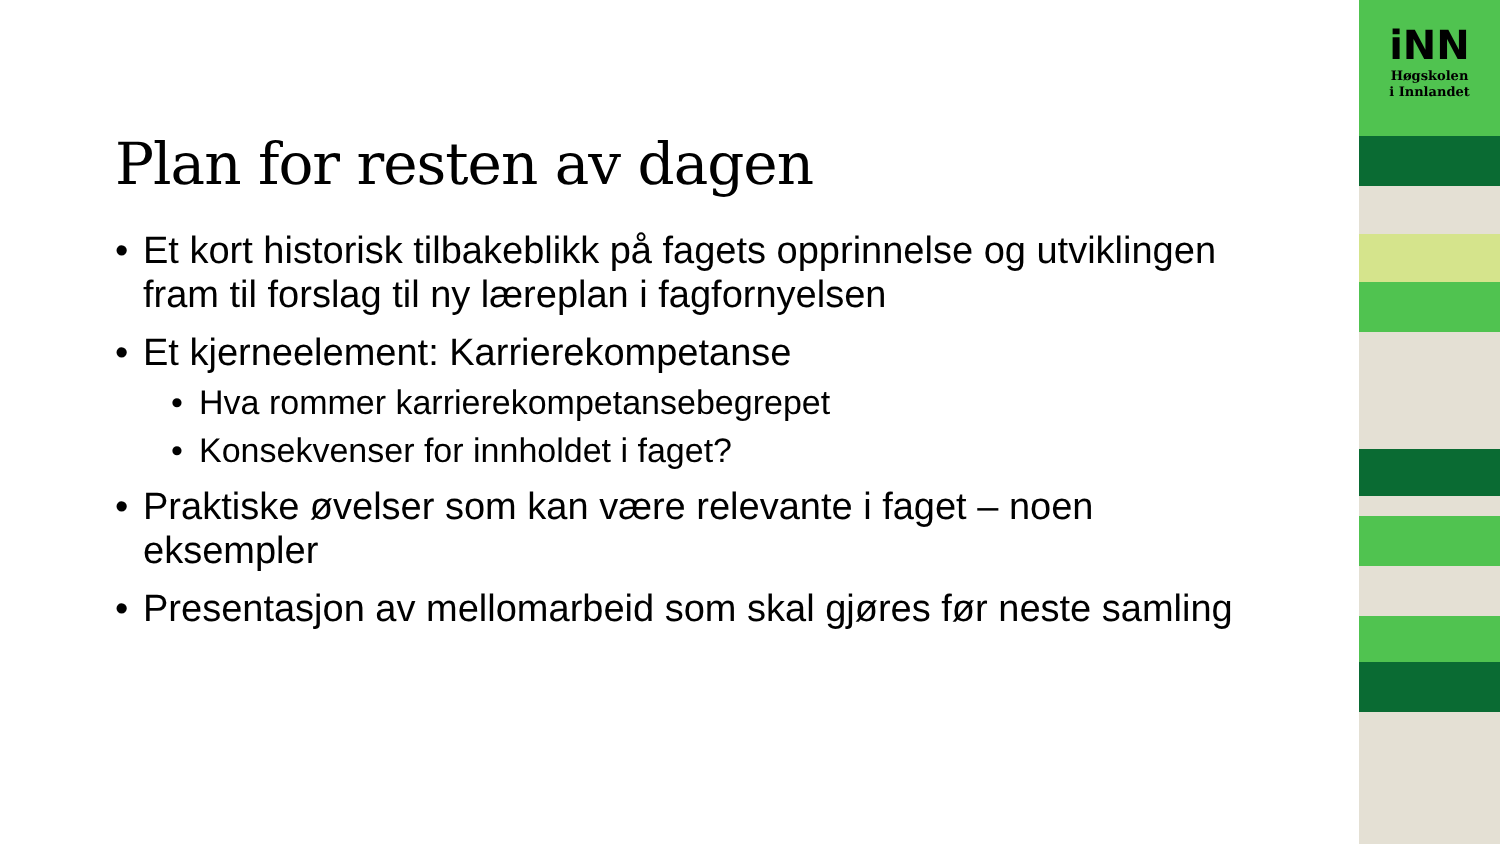Plan for resten av dagen
• Et kort historisk tilbakeblikk på fagets opprinnelse og utviklingen fram til forslag til ny læreplan i fagfornyelsen
• Et kjerneelement: Karrierekompetanse
• Hva rommer karrierekompetansebegrepet
• Konsekvenser for innholdet i faget?
• Praktiske øvelser som kan være relevante i faget – noen eksempler
• Presentasjon av mellomarbeid som skal gjøres før neste samling
iNN
Høgskolen
i Innlandet